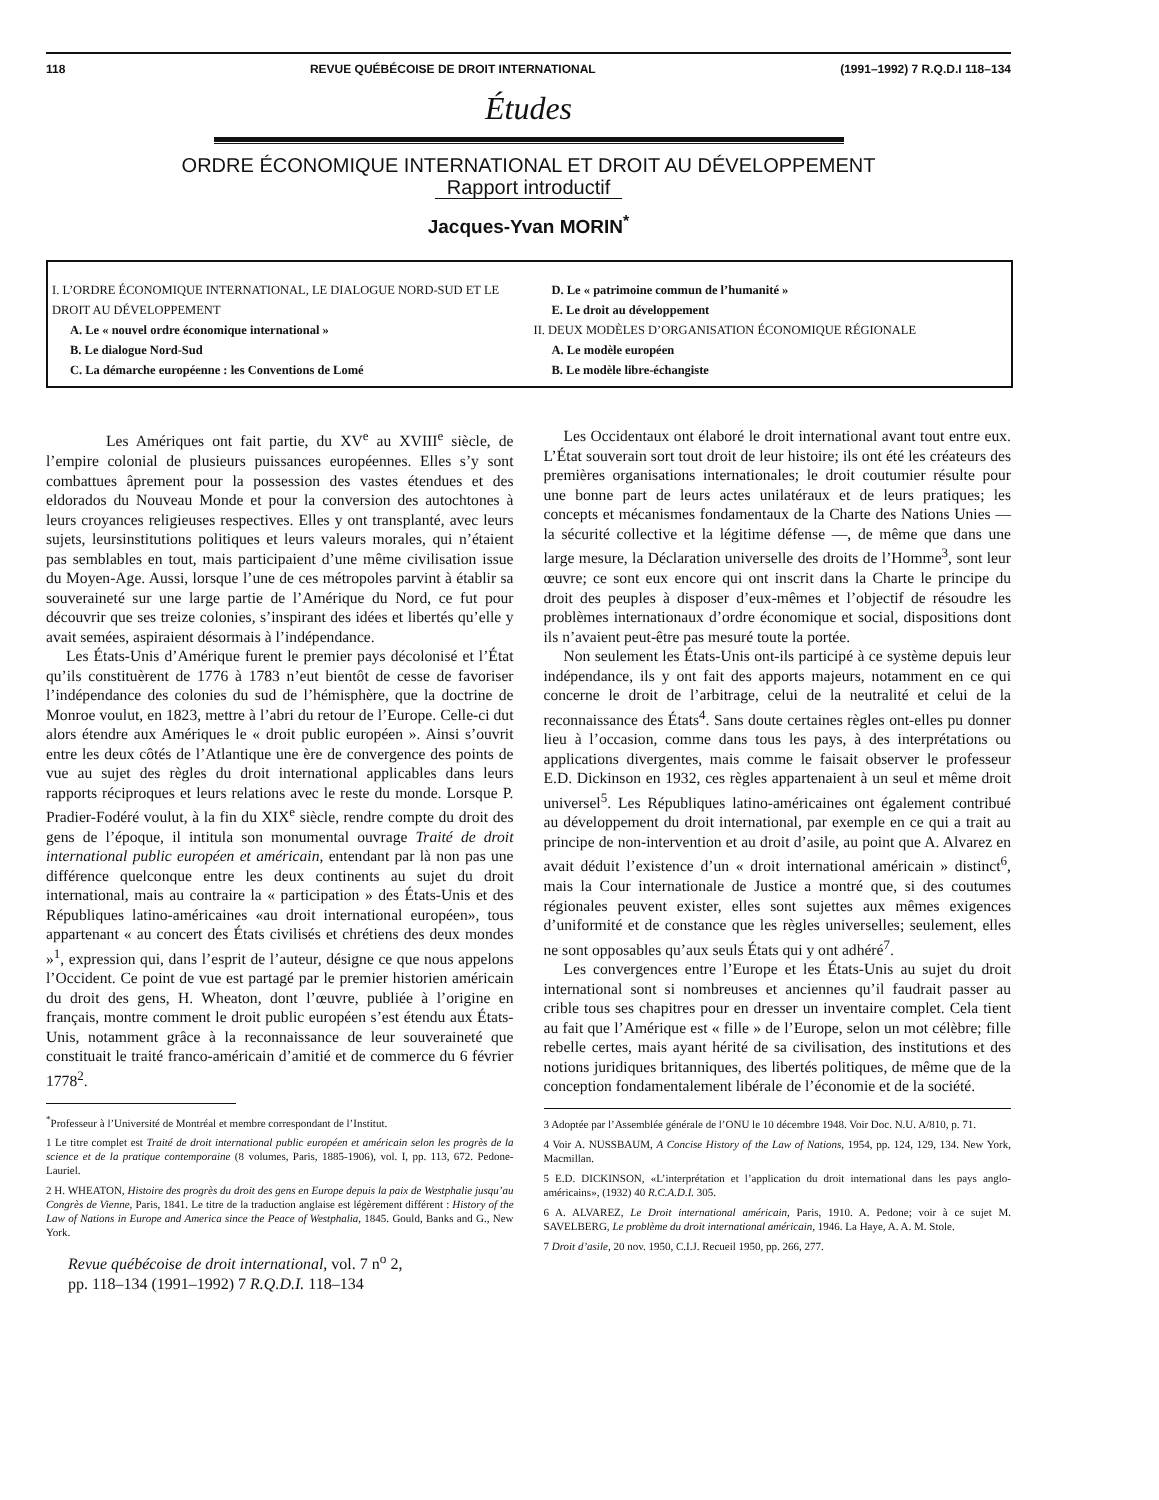118 REVUE QUÉBÉCOISE DE DROIT INTERNATIONAL (1991–1992) 7 R.Q.D.I 118–134
Études
ORDRE ÉCONOMIQUE INTERNATIONAL ET DROIT AU DÉVELOPPEMENT
Rapport introductif
Jacques-Yvan MORIN<sup>*</sup>
I. L’ORDRE ÉCONOMIQUE INTERNATIONAL, LE DIALOGUE NORD-SUD ET LE DROIT AU DÉVELOPPEMENT
A. Le « nouvel ordre économique international »
B. Le dialogue Nord-Sud
C. La démarche européenne : les Conventions de Lomé
D. Le « patrimoine commun de l’humanité »
E. Le droit au développement
II. DEUX MODÈLES D’ORGANISATION ÉCONOMIQUE RÉGIONALE
A. Le modèle européen
B. Le modèle libre-échangiste
Les Amériques ont fait partie, du XV<sup>e</sup> au XVIII<sup>e</sup> siècle, de l’empire colonial de plusieurs puissances européennes. Elles s’y sont combattues âprement pour la possession des vastes étendues et des eldorados du Nouveau Monde et pour la conversion des autochtones à leurs croyances religieuses respectives. Elles y ont transplanté, avec leurs sujets, leursinstitutions politiques et leurs valeurs morales, qui n’étaient pas semblables en tout, mais participaient d’une même civilisation issue du Moyen-Age. Aussi, lorsque l’une de ces métropoles parvint à établir sa souveraineté sur une large partie de l’Amérique du Nord, ce fut pour découvrir que ses treize colonies, s’inspirant des idées et libertés qu’elle y avait semées, aspiraient désormais à l’indépendance.
Les États-Unis d’Amérique furent le premier pays décolonisé et l’État qu’ils constituèrent de 1776 à 1783 n’eut bientôt de cesse de favoriser l’indépendance des colonies du sud de l’hémisphère, que la doctrine de Monroe voulut, en 1823, mettre à l’abri du retour de l’Europe. Celle-ci dut alors étendre aux Amériques le « droit public européen ». Ainsi s’ouvrit entre les deux côtés de l’Atlantique une ère de convergence des points de vue au sujet des règles du droit international applicables dans leurs rapports réciproques et leurs relations avec le reste du monde. Lorsque P. Pradier-Fodéré voulut, à la fin du XIX<sup>e</sup> siècle, rendre compte du droit des gens de l’époque, il intitula son monumental ouvrage Traité de droit international public européen et américain, entendant par là non pas une différence quelconque entre les deux continents au sujet du droit international, mais au contraire la « participation » des États-Unis et des Républiques latino-américaines «au droit international européen», tous appartenant « au concert des États civilisés et chrétiens des deux mondes »<sup>1</sup>, expression qui, dans l’esprit de l’auteur, désigne ce que nous appelons l’Occident. Ce point de vue est partagé par le premier historien américain du droit des gens, H. Wheaton, dont l’œuvre, publiée à l’origine en français, montre comment le droit public européen s’est étendu aux États-Unis, notamment grâce à la reconnaissance de leur souveraineté que constituait le traité franco-américain d’amitié et de commerce du 6 février 1778<sup>2</sup>.
<sup>*</sup> Professeur à l’Université de Montréal et membre correspondant de l’Institut.
1 Le titre complet est Traité de droit international public européen et américain selon les progrès de la science et de la pratique contemporaine (8 volumes, Paris, 1885-1906), vol. I, pp. 113, 672. Pedone-Lauriel.
2 H. WHEATON, Histoire des progrès du droit des gens en Europe depuis la paix de Westphalie jusqu’au Congrès de Vienne, Paris, 1841. Le titre de la traduction anglaise est légèrement différent : History of the Law of Nations in Europe and America since the Peace of Westphalia, 1845. Gould, Banks and G., New York.
Revue québécoise de droit international, vol. 7 n<sup>o</sup> 2,
pp. 118–134 (1991–1992) 7 R.Q.D.I. 118–134
Les Occidentaux ont élaboré le droit international avant tout entre eux. L’État souverain sort tout droit de leur histoire; ils ont été les créateurs des premières organisations internationales; le droit coutumier résulte pour une bonne part de leurs actes unilatéraux et de leurs pratiques; les concepts et mécanismes fondamentaux de la Charte des Nations Unies — la sécurité collective et la légitime défense —, de même que dans une large mesure, la Déclaration universelle des droits de l’Homme<sup>3</sup>, sont leur œuvre; ce sont eux encore qui ont inscrit dans la Charte le principe du droit des peuples à disposer d’eux-mêmes et l’objectif de résoudre les problèmes internationaux d’ordre économique et social, dispositions dont ils n’avaient peut-être pas mesuré toute la portée.
Non seulement les États-Unis ont-ils participé à ce système depuis leur indépendance, ils y ont fait des apports majeurs, notamment en ce qui concerne le droit de l’arbitrage, celui de la neutralité et celui de la reconnaissance des États<sup>4</sup>. Sans doute certaines règles ont-elles pu donner lieu à l’occasion, comme dans tous les pays, à des interprétations ou applications divergentes, mais comme le faisait observer le professeur E.D. Dickinson en 1932, ces règles appartenaient à un seul et même droit universel<sup>5</sup>. Les Républiques latino-américaines ont également contribué au développement du droit international, par exemple en ce qui a trait au principe de non-intervention et au droit d’asile, au point que A. Alvarez en avait déduit l’existence d’un « droit international américain » distinct<sup>6</sup>, mais la Cour internationale de Justice a montré que, si des coutumes régionales peuvent exister, elles sont sujettes aux mêmes exigences d’uniformité et de constance que les règles universelles; seulement, elles ne sont opposables qu’aux seuls États qui y ont adhéré<sup>7</sup>.
Les convergences entre l’Europe et les États-Unis au sujet du droit international sont si nombreuses et anciennes qu’il faudrait passer au crible tous ses chapitres pour en dresser un inventaire complet. Cela tient au fait que l’Amérique est « fille » de l’Europe, selon un mot célèbre; fille rebelle certes, mais ayant hérité de sa civilisation, des institutions et des notions juridiques britanniques, des libertés politiques, de même que de la conception fondamentalement libérale de l’économie et de la société.
3 Adoptée par l’Assemblée générale de l’ONU le 10 décembre 1948. Voir Doc. N.U. A/810, p. 71.
4 Voir A. NUSSBAUM, A Concise History of the Law of Nations, 1954, pp. 124, 129, 134. New York, Macmillan.
5 E.D. DICKINSON, «L’interprétation et l’application du droit international dans les pays anglo-américains», (1932) 40 R.C.A.D.I. 305.
6 A. ALVAREZ, Le Droit international américain, Paris, 1910. A. Pedone; voir à ce sujet M. SAVELBERG, Le problème du droit international américain, 1946. La Haye, A. A. M. Stole.
7 Droit d’asile, 20 nov. 1950, C.I.J. Recueil 1950, pp. 266, 277.